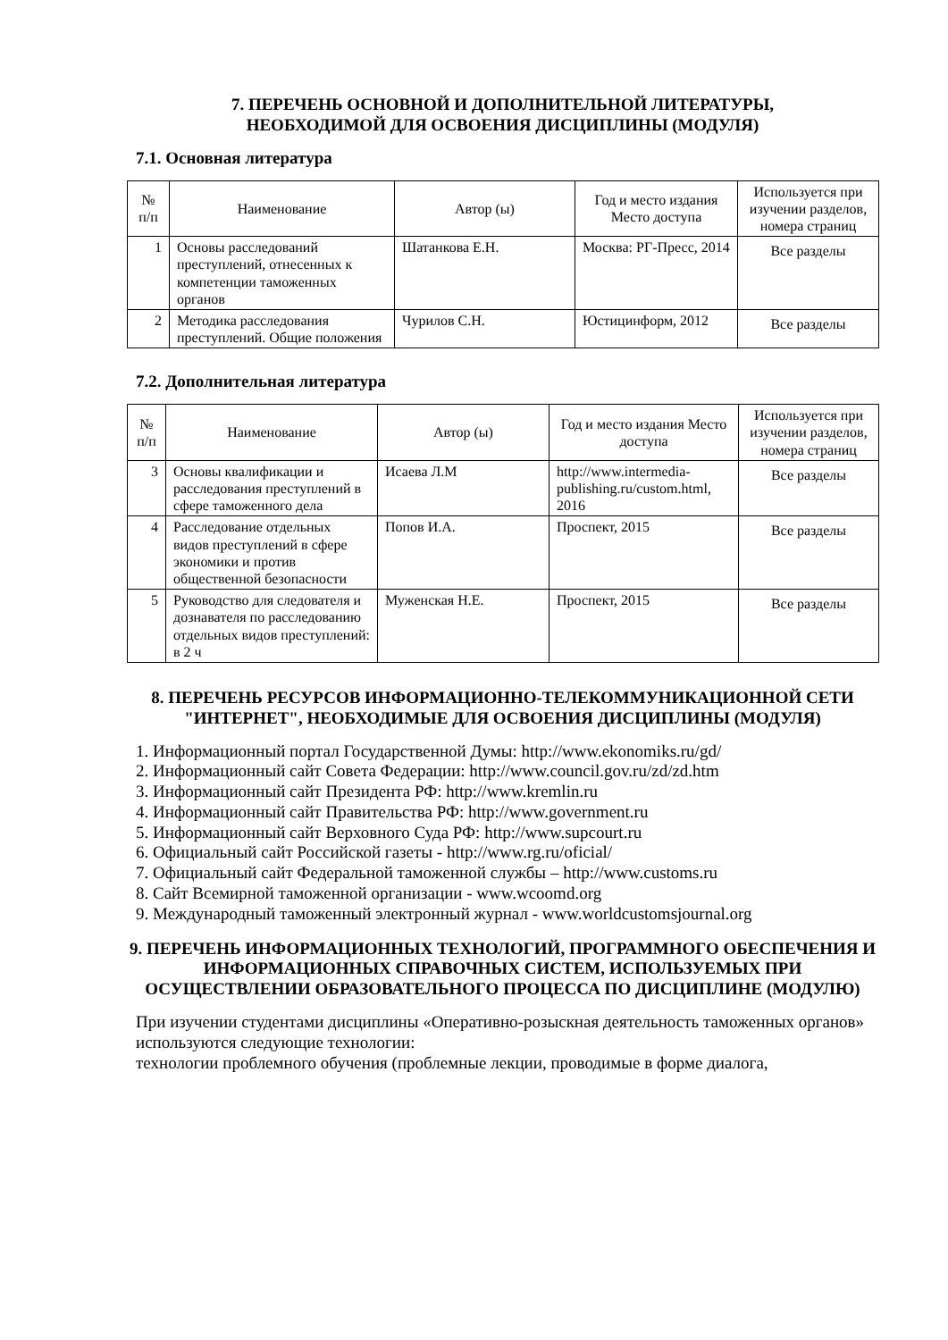7. ПЕРЕЧЕНЬ ОСНОВНОЙ И ДОПОЛНИТЕЛЬНОЙ ЛИТЕРАТУРЫ,
НЕОБХОДИМОЙ ДЛЯ ОСВОЕНИЯ ДИСЦИПЛИНЫ (МОДУЛЯ)
7.1. Основная литература
| № п/п | Наименование | Автор (ы) | Год и место издания Место доступа | Используется при изучении разделов, номера страниц |
| --- | --- | --- | --- | --- |
| 1 | Основы расследований преступлений, отнесенных к компетенции таможенных органов | Шатанкова Е.Н. | Москва: РГ-Пресс, 2014 | Все разделы |
| 2 | Методика расследования преступлений. Общие положения | Чурилов С.Н. | Юстицинформ, 2012 | Все разделы |
7.2. Дополнительная литература
| № п/п | Наименование | Автор (ы) | Год и место издания Место доступа | Используется при изучении разделов, номера страниц |
| --- | --- | --- | --- | --- |
| 3 | Основы квалификации и расследования преступлений в сфере таможенного дела | Исаева Л.М | http://www.intermedia-publishing.ru/custom.html, 2016 | Все разделы |
| 4 | Расследование отдельных видов преступлений в сфере экономики и против общественной безопасности | Попов И.А. | Проспект, 2015 | Все разделы |
| 5 | Руководство для следователя и дознавателя по расследованию отдельных видов преступлений: в 2 ч | Муженская Н.Е. | Проспект, 2015 | Все разделы |
8. ПЕРЕЧЕНЬ РЕСУРСОВ ИНФОРМАЦИОННО-ТЕЛЕКОММУНИКАЦИОННОЙ СЕТИ "ИНТЕРНЕТ", НЕОБХОДИМЫЕ ДЛЯ ОСВОЕНИЯ ДИСЦИПЛИНЫ (МОДУЛЯ)
1. Информационный портал Государственной Думы: http://www.ekonomiks.ru/gd/
2. Информационный сайт Совета Федерации: http://www.council.gov.ru/zd/zd.htm
3. Информационный сайт Президента РФ: http://www.kremlin.ru
4. Информационный сайт Правительства РФ: http://www.government.ru
5. Информационный сайт Верховного Суда РФ: http://www.supcourt.ru
6. Официальный сайт Российской газеты - http://www.rg.ru/oficial/
7. Официальный сайт Федеральной таможенной службы – http://www.customs.ru
8. Сайт Всемирной таможенной организации - www.wcoomd.org
9. Международный таможенный электронный журнал - www.worldcustomsjournal.org
9. ПЕРЕЧЕНЬ ИНФОРМАЦИОННЫХ ТЕХНОЛОГИЙ, ПРОГРАММНОГО ОБЕСПЕЧЕНИЯ И ИНФОРМАЦИОННЫХ СПРАВОЧНЫХ СИСТЕМ, ИСПОЛЬЗУЕМЫХ ПРИ ОСУЩЕСТВЛЕНИИ ОБРАЗОВАТЕЛЬНОГО ПРОЦЕССА ПО ДИСЦИПЛИНЕ (МОДУЛЮ)
При изучении студентами дисциплины «Оперативно-розыскная деятельность таможенных органов» используются следующие технологии:
технологии проблемного обучения (проблемные лекции, проводимые в форме диалога,